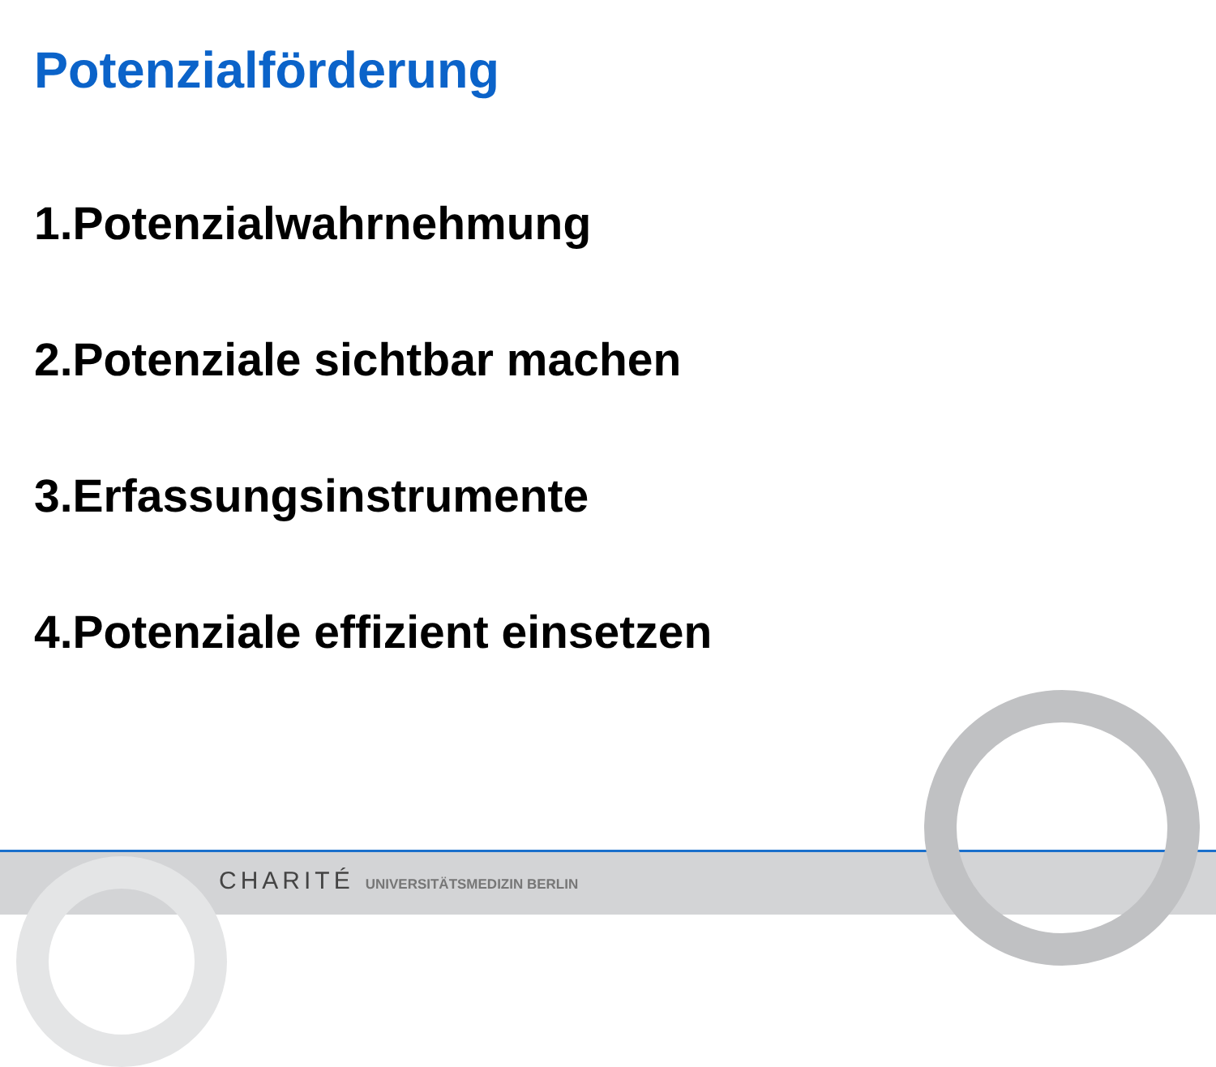Potenzialförderung
1.Potenzialwahrnehmung
2.Potenziale sichtbar machen
3.Erfassungsinstrumente
4.Potenziale effizient einsetzen
CHARITÉ UNIVERSITÄTSMEDIZIN BERLIN